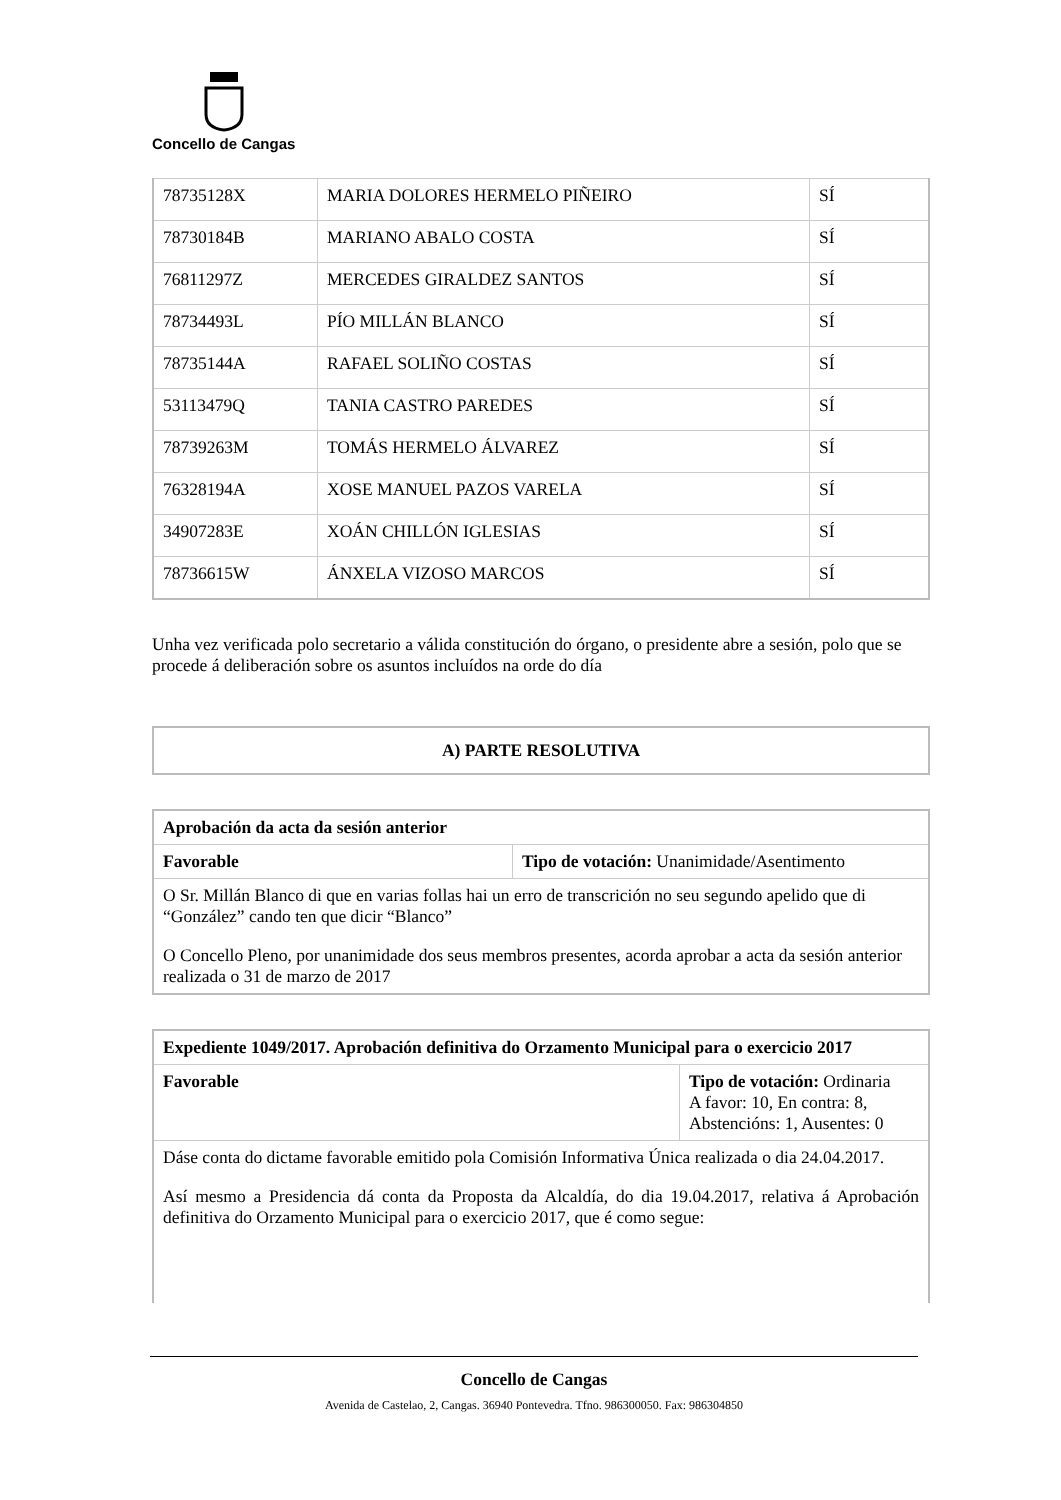Concello de Cangas
| 78735128X | MARIA DOLORES HERMELO PIÑEIRO | SÍ |
| 78730184B | MARIANO ABALO COSTA | SÍ |
| 76811297Z | MERCEDES GIRALDEZ SANTOS | SÍ |
| 78734493L | PÍO MILLÁN BLANCO | SÍ |
| 78735144A | RAFAEL SOLIÑO COSTAS | SÍ |
| 53113479Q | TANIA CASTRO PAREDES | SÍ |
| 78739263M | TOMÁS HERMELO ÁLVAREZ | SÍ |
| 76328194A | XOSE MANUEL PAZOS VARELA | SÍ |
| 34907283E | XOÁN CHILLÓN IGLESIAS | SÍ |
| 78736615W | ÁNXELA VIZOSO MARCOS | SÍ |
Unha vez verificada polo secretario a válida constitución do órgano, o presidente abre a sesión, polo que se procede á deliberación sobre os asuntos incluídos na orde do día
A) PARTE RESOLUTIVA
| Aprobación da acta da sesión anterior | |
| Favorable | Tipo de votación: Unanimidade/Asentimento |
| O Sr. Millán Blanco di que en varias follas hai un erro de transcrición no seu segundo apelido que di “González” cando ten que dicir “Blanco” O Concello Pleno, por unanimidade dos seus membros presentes, acorda aprobar a acta da sesión anterior realizada o 31 de marzo de 2017 | |
| Expediente 1049/2017. Aprobación definitiva do Orzamento Municipal para o exercicio 2017 | |
| Favorable | Tipo de votación: Ordinaria A favor: 10, En contra: 8, Abstencións: 1, Ausentes: 0 |
| Dáse conta do dictame favorable emitido pola Comisión Informativa Única realizada o dia 24.04.2017. Así mesmo a Presidencia dá conta da Proposta da Alcaldía, do dia 19.04.2017, relativa á Aprobación definitiva do Orzamento Municipal para o exercicio 2017, que é como segue: | |
Concello de Cangas
Avenida de Castelao, 2, Cangas. 36940 Pontevedra. Tfno. 986300050. Fax: 986304850